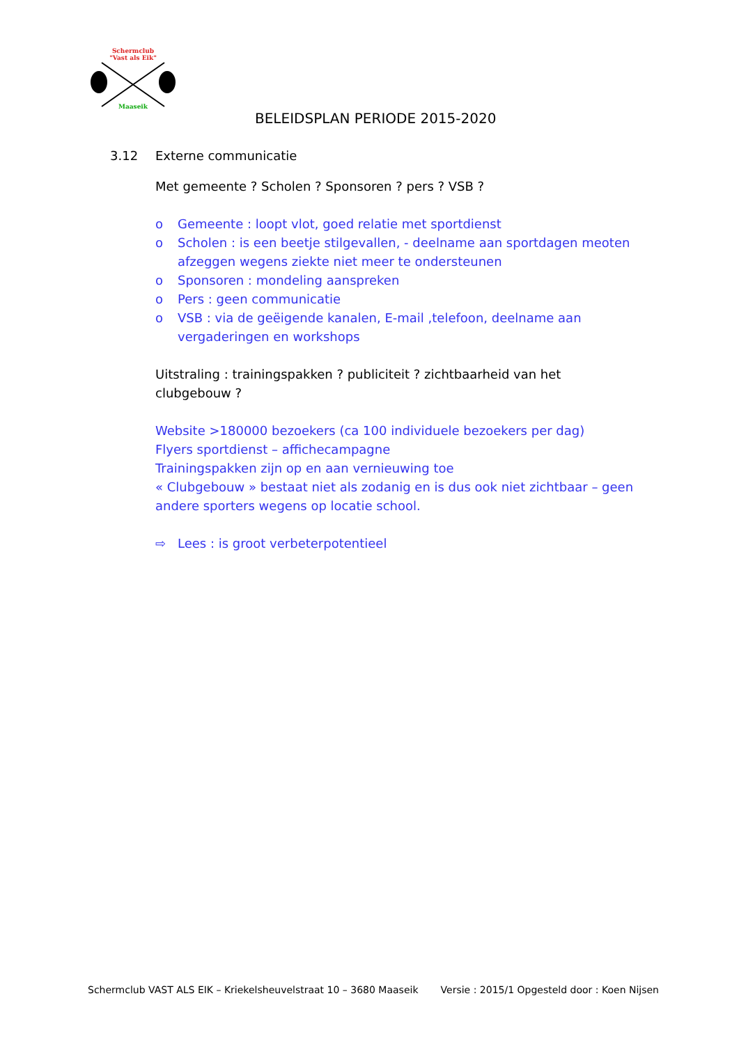Schermclub
"Vast als Eik"
Maaseik
BELEIDSPLAN PERIODE 2015-2020
3.12 Externe communicatie
Met gemeente ? Scholen ? Sponsoren ? pers ? VSB ?
o Gemeente : loopt vlot, goed relatie met sportdienst
o Scholen : is een beetje stilgevallen, - deelname aan sportdagen meoten afzeggen wegens ziekte niet meer te ondersteunen
o Sponsoren : mondeling aanspreken
o Pers : geen communicatie
o VSB : via de geëigende kanalen, E-mail ,telefoon, deelname aan vergaderingen en workshops
Uitstraling : trainingspakken ? publiciteit ? zichtbaarheid van het clubgebouw ?
Website >180000 bezoekers (ca 100 individuele bezoekers per dag)
Flyers sportdienst – affichecampagne
Trainingspakken zijn op en aan vernieuwing toe
« Clubgebouw » bestaat niet als zodanig en is dus ook niet zichtbaar – geen andere sporters wegens op locatie school.
⇨ Lees : is groot verbeterpotentieel
Schermclub VAST ALS EIK – Kriekelsheuvelstraat 10 – 3680 Maaseik Versie : 2015/1 Opgesteld door : Koen Nijsen